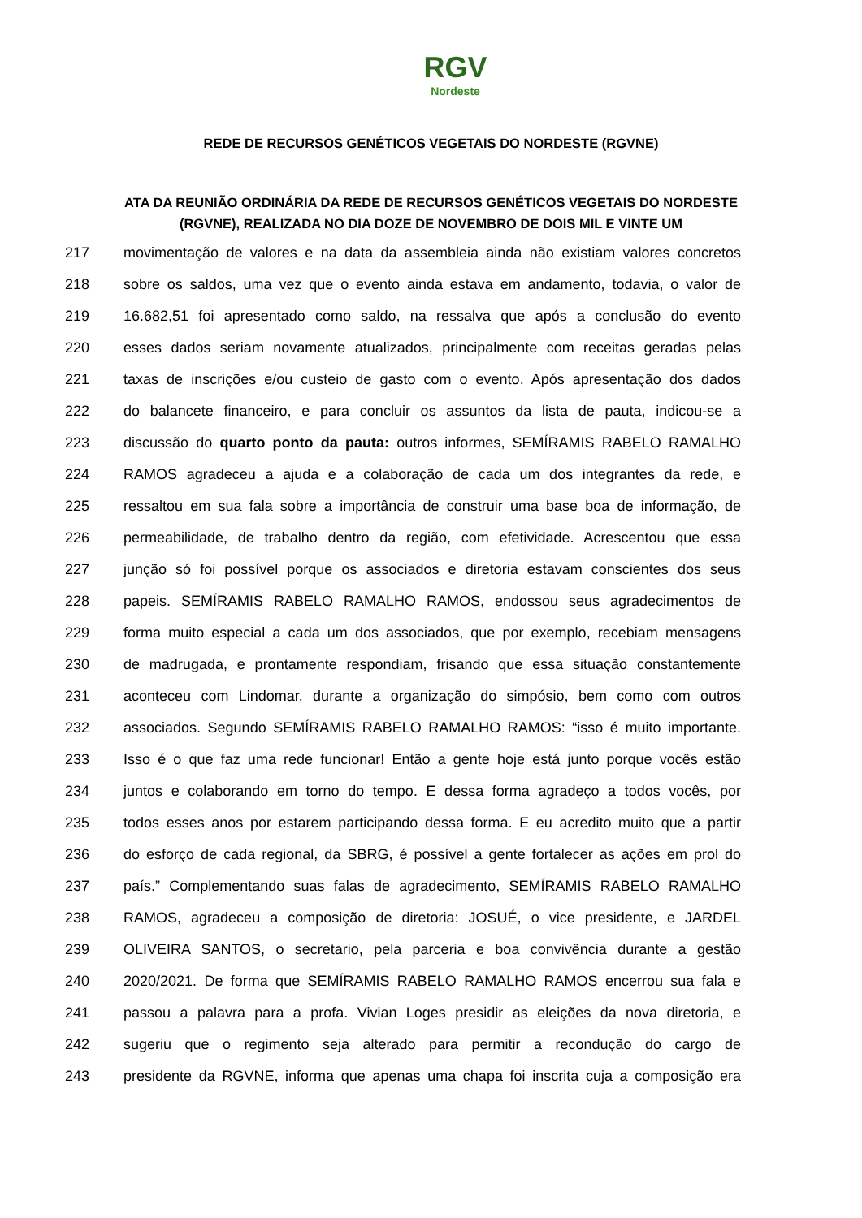RGV Nordeste
REDE DE RECURSOS GENÉTICOS VEGETAIS DO NORDESTE (RGVNE)
ATA DA REUNIÃO ORDINÁRIA DA REDE DE RECURSOS GENÉTICOS VEGETAIS DO NORDESTE (RGVNE), REALIZADA NO DIA DOZE DE NOVEMBRO DE DOIS MIL E VINTE UM
217 movimentação de valores e na data da assembleia ainda não existiam valores concretos
218 sobre os saldos, uma vez que o evento ainda estava em andamento, todavia, o valor de
219 16.682,51 foi apresentado como saldo, na ressalva que após a conclusão do evento
220 esses dados seriam novamente atualizados, principalmente com receitas geradas pelas
221 taxas de inscrições e/ou custeio de gasto com o evento. Após apresentação dos dados
222 do balancete financeiro, e para concluir os assuntos da lista de pauta, indicou-se a
223 discussão do quarto ponto da pauta: outros informes, SEMÍRAMIS RABELO RAMALHO
224 RAMOS agradeceu a ajuda e a colaboração de cada um dos integrantes da rede, e
225 ressaltou em sua fala sobre a importância de construir uma base boa de informação, de
226 permeabilidade, de trabalho dentro da região, com efetividade. Acrescentou que essa
227 junção só foi possível porque os associados e diretoria estavam conscientes dos seus
228 papeis. SEMÍRAMIS RABELO RAMALHO RAMOS, endossou seus agradecimentos de
229 forma muito especial a cada um dos associados, que por exemplo, recebiam mensagens
230 de madrugada, e prontamente respondiam, frisando que essa situação constantemente
231 aconteceu com Lindomar, durante a organização do simpósio, bem como com outros
232 associados. Segundo SEMÍRAMIS RABELO RAMALHO RAMOS: “isso é muito importante.
233 Isso é o que faz uma rede funcionar! Então a gente hoje está junto porque vocês estão
234 juntos e colaborando em torno do tempo. E dessa forma agradeço a todos vocês, por
235 todos esses anos por estarem participando dessa forma. E eu acredito muito que a partir
236 do esforço de cada regional, da SBRG, é possível a gente fortalecer as ações em prol do
237 país.” Complementando suas falas de agradecimento, SEMÍRAMIS RABELO RAMALHO
238 RAMOS, agradeceu a composição de diretoria: JOSUÉ, o vice presidente, e JARDEL
239 OLIVEIRA SANTOS, o secretario, pela parceria e boa convivência durante a gestão
240 2020/2021. De forma que SEMÍRAMIS RABELO RAMALHO RAMOS encerrou sua fala e
241 passou a palavra para a profa. Vivian Loges presidir as eleições da nova diretoria, e
242 sugeriu que o regimento seja alterado para permitir a recondução do cargo de
243 presidente da RGVNE, informa que apenas uma chapa foi inscrita cuja a composição era